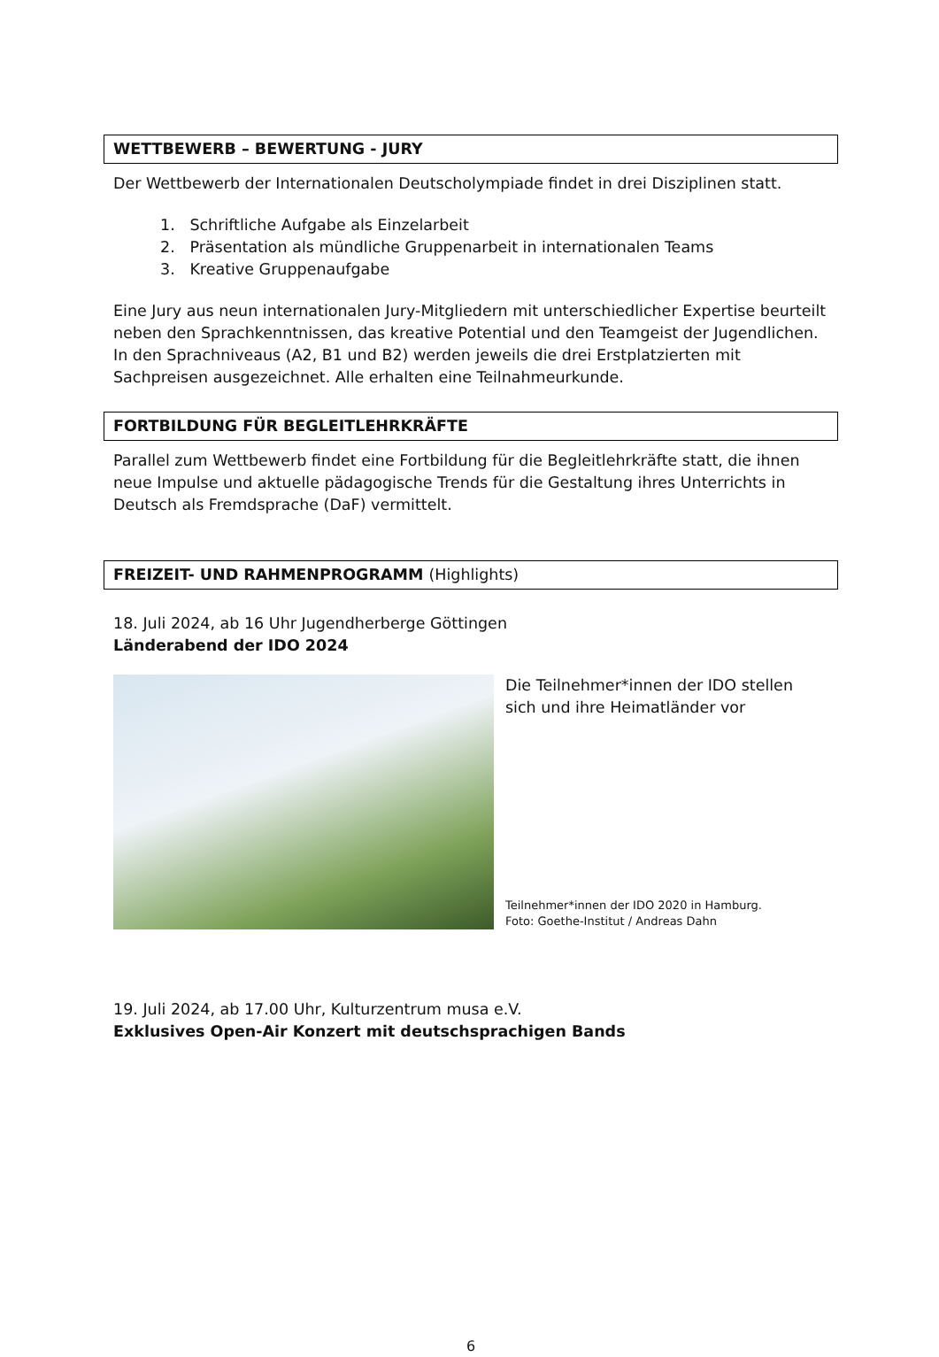WETTBEWERB – BEWERTUNG - JURY
Der Wettbewerb der Internationalen Deutscholympiade findet in drei Disziplinen statt.
1. Schriftliche Aufgabe als Einzelarbeit
2. Präsentation als mündliche Gruppenarbeit in internationalen Teams
3. Kreative Gruppenaufgabe
Eine Jury aus neun internationalen Jury-Mitgliedern mit unterschiedlicher Expertise beurteilt neben den Sprachkenntnissen, das kreative Potential und den Teamgeist der Jugendlichen. In den Sprachniveaus (A2, B1 und B2) werden jeweils die drei Erstplatzierten mit Sachpreisen ausgezeichnet. Alle erhalten eine Teilnahmeurkunde.
FORTBILDUNG FÜR BEGLEITLEHRKRÄFTE
Parallel zum Wettbewerb findet eine Fortbildung für die Begleitlehrkräfte statt, die ihnen neue Impulse und aktuelle pädagogische Trends für die Gestaltung ihres Unterrichts in Deutsch als Fremdsprache (DaF) vermittelt.
FREIZEIT- UND RAHMENPROGRAMM (Highlights)
18. Juli 2024, ab 16 Uhr Jugendherberge Göttingen
Länderabend der IDO 2024
Die Teilnehmer*innen der IDO stellen sich und ihre Heimatländer vor
Teilnehmer*innen der IDO 2020 in Hamburg.
Foto: Goethe-Institut / Andreas Dahn
19. Juli 2024, ab 17.00 Uhr, Kulturzentrum musa e.V.
Exklusives Open-Air Konzert mit deutschsprachigen Bands
6